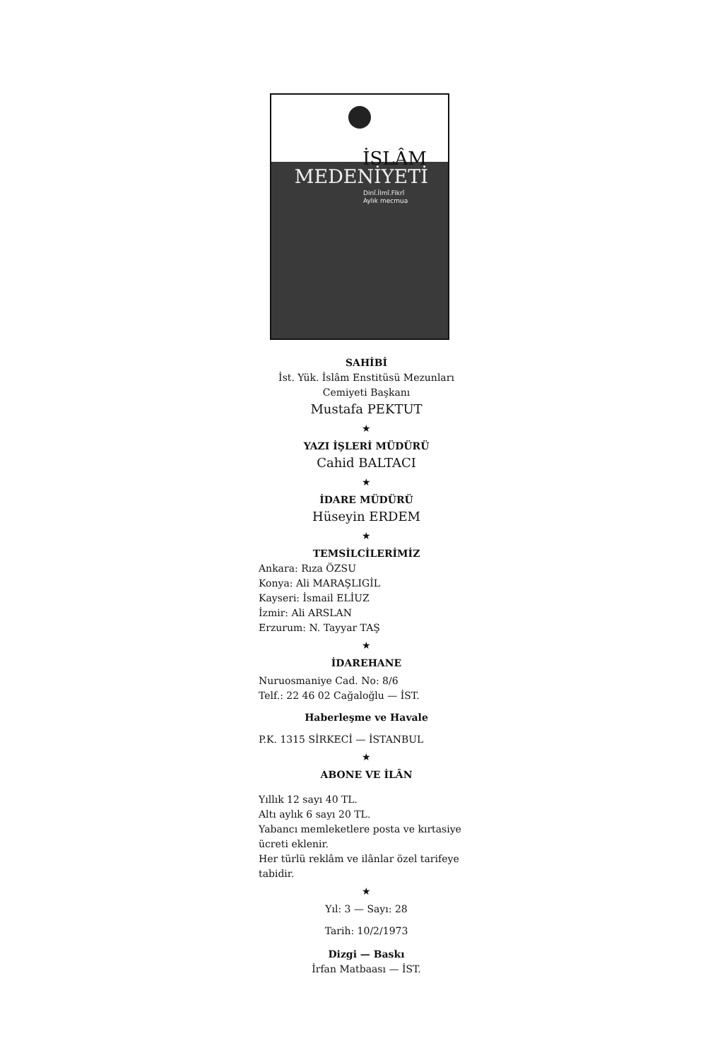İSLÂM
MEDENİYETİ
Dinî.İlmî.Fikrî
Aylık mecmua
SAHİBİ
İst. Yük. İslâm Enstitüsü Mezunları
Cemiyeti Başkanı
Mustafa PEKTUT
★
YAZI İŞLERİ MÜDÜRÜ
Cahid BALTACI
★
İDARE MÜDÜRÜ
Hüseyin ERDEM
★
TEMSİLCİLERİMİZ
Ankara: Rıza ÖZSU
Konya: Ali MARAŞLIGİL
Kayseri: İsmail ELİUZ
İzmir: Ali ARSLAN
Erzurum: N. Tayyar TAŞ
★
İDAREHANE
Nuruosmaniye Cad. No: 8/6
Telf.: 22 46 02 Cağaloğlu — İST.
Haberleşme ve Havale
P.K. 1315 SİRKECİ — İSTANBUL
★
ABONE VE İLÂN
Yıllık 12 sayı 40 TL.
Altı aylık 6 sayı 20 TL.
Yabancı memleketlere posta ve kırtasiye ücreti eklenir.
Her türlü reklâm ve ilânlar özel tarifeye tabidir.
★
Yıl: 3 — Sayı: 28
Tarih: 10/2/1973
Dizgi — Baskı
İrfan Matbaası — İST.